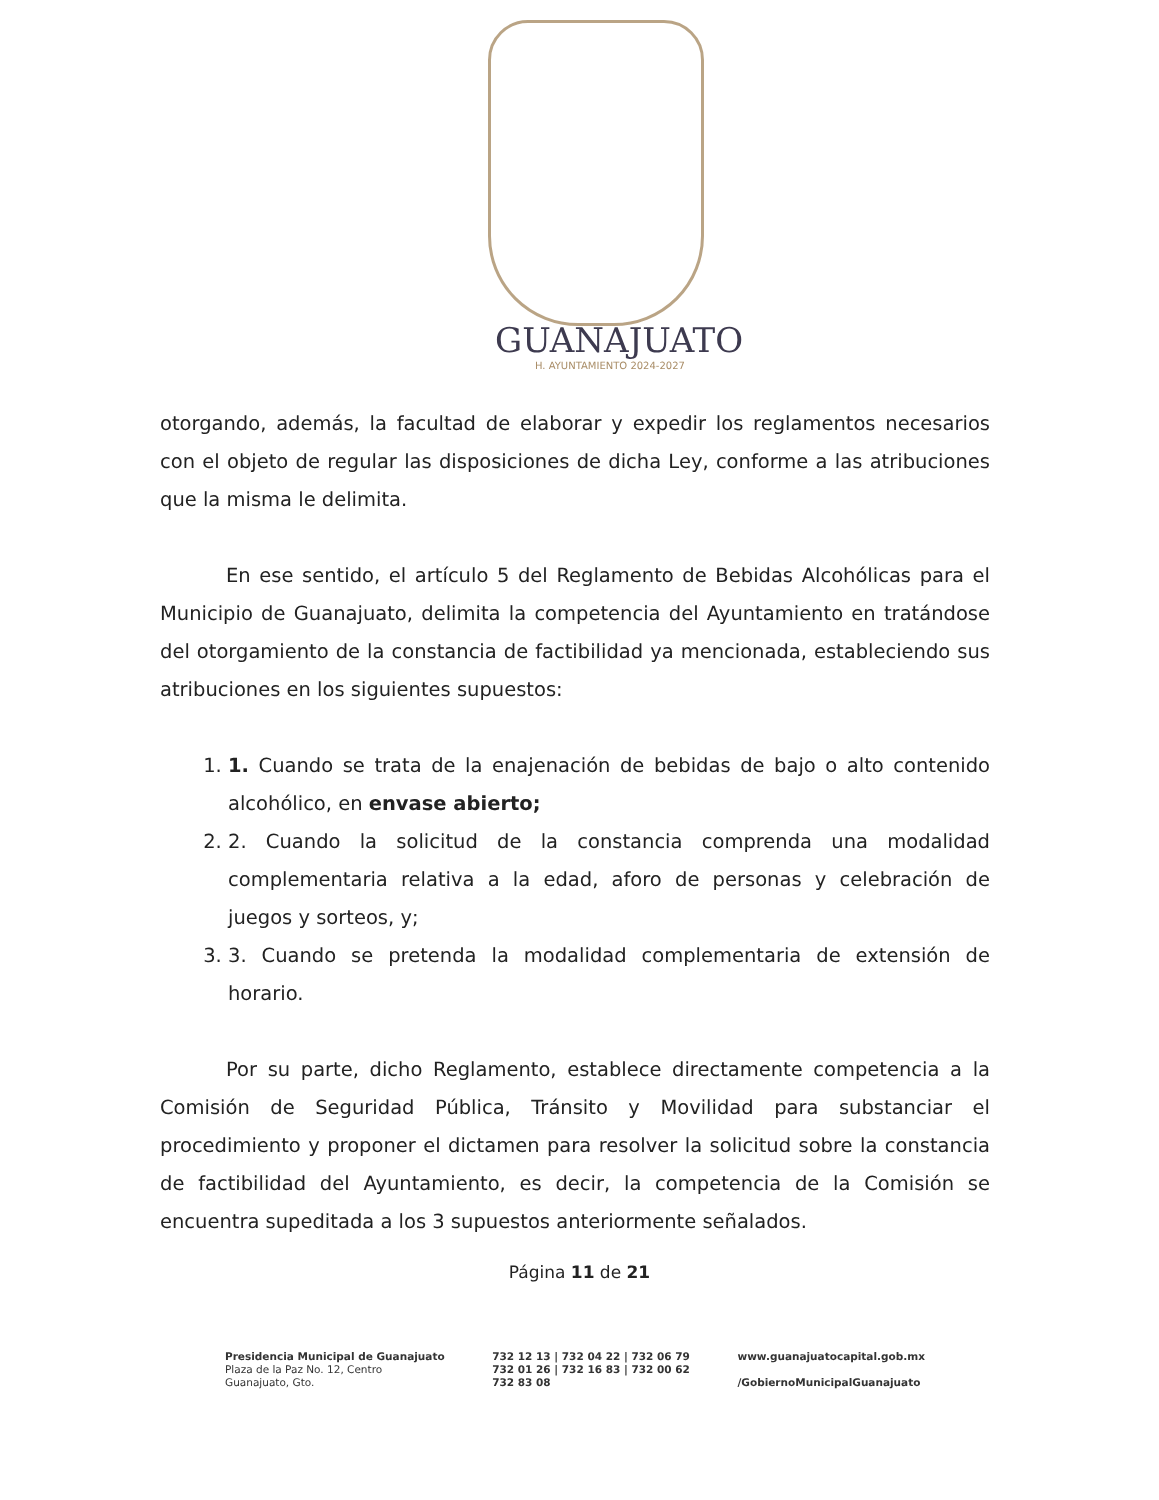GUANAJUATO
H. AYUNTAMIENTO 2024-2027
otorgando, además, la facultad de elaborar y expedir los reglamentos necesarios con el objeto de regular las disposiciones de dicha Ley, conforme a las atribuciones que la misma le delimita.
En ese sentido, el artículo 5 del Reglamento de Bebidas Alcohólicas para el Municipio de Guanajuato, delimita la competencia del Ayuntamiento en tratándose del otorgamiento de la constancia de factibilidad ya mencionada, estableciendo sus atribuciones en los siguientes supuestos:
1. 1. Cuando se trata de la enajenación de bebidas de bajo o alto contenido alcohólico, en envase abierto;
2. 2. Cuando la solicitud de la constancia comprenda una modalidad complementaria relativa a la edad, aforo de personas y celebración de juegos y sorteos, y;
3. 3. Cuando se pretenda la modalidad complementaria de extensión de horario.
Por su parte, dicho Reglamento, establece directamente competencia a la Comisión de Seguridad Pública, Tránsito y Movilidad para substanciar el procedimiento y proponer el dictamen para resolver la solicitud sobre la constancia de factibilidad del Ayuntamiento, es decir, la competencia de la Comisión se encuentra supeditada a los 3 supuestos anteriormente señalados.
Página 11 de 21
Presidencia Municipal de Guanajuato
Plaza de la Paz No. 12, Centro
Guanajuato, Gto.
732 12 13 | 732 04 22 | 732 06 79
732 01 26 | 732 16 83 | 732 00 62
732 83 08
www.guanajuatocapital.gob.mx
/GobiernoMunicipalGuanajuato